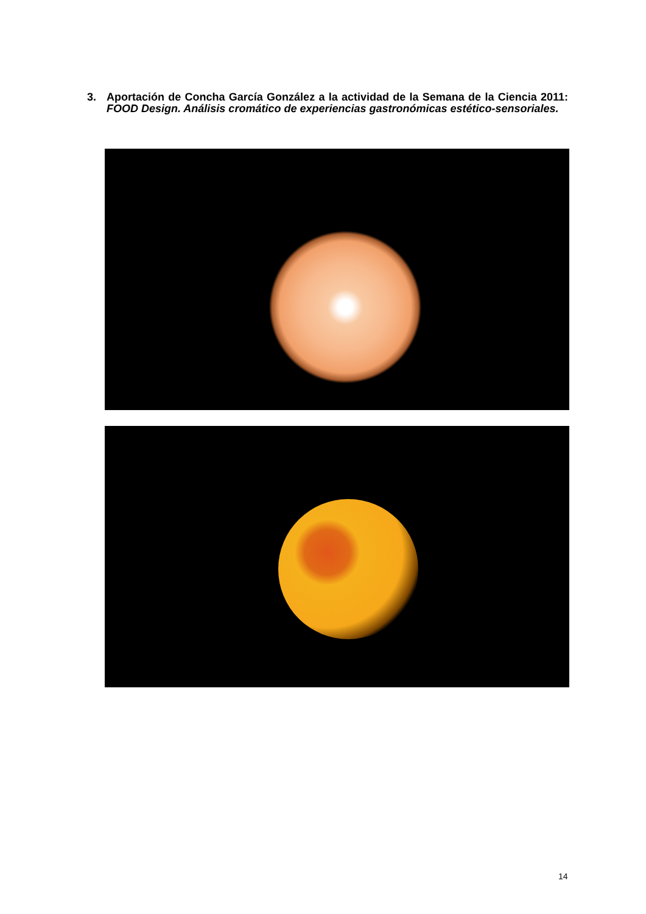3. Aportación de Concha García González a la actividad de la Semana de la Ciencia 2011: FOOD Design. Análisis cromático de experiencias gastronómicas estético-sensoriales.
14